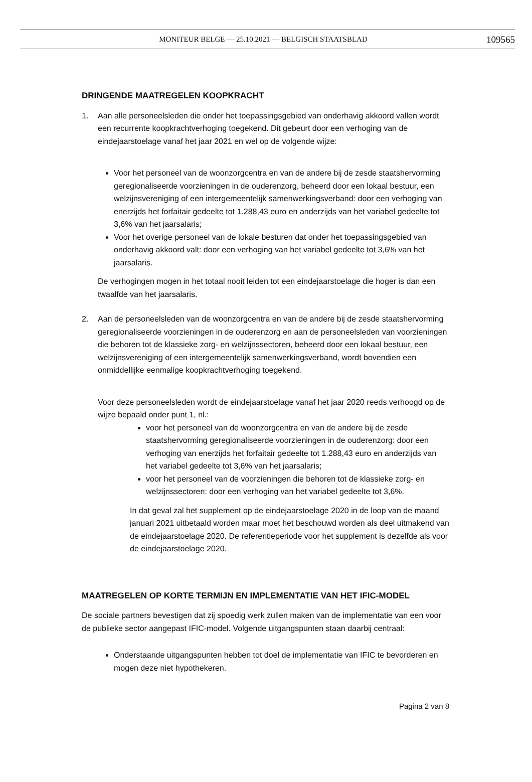MONITEUR BELGE — 25.10.2021 — BELGISCH STAATSBLAD 109565
DRINGENDE MAATREGELEN KOOPKRACHT
1. Aan alle personeelsleden die onder het toepassingsgebied van onderhavig akkoord vallen wordt een recurrente koopkrachtverhoging toegekend. Dit gebeurt door een verhoging van de eindejaarstoelage vanaf het jaar 2021 en wel op de volgende wijze:
Voor het personeel van de woonzorgcentra en van de andere bij de zesde staatshervorming geregionaliseerde voorzieningen in de ouderenzorg, beheerd door een lokaal bestuur, een welzijnsvereniging of een intergemeentelijk samenwerkingsverband: door een verhoging van enerzijds het forfaitair gedeelte tot 1.288,43 euro en anderzijds van het variabel gedeelte tot 3,6% van het jaarsalaris;
Voor het overige personeel van de lokale besturen dat onder het toepassingsgebied van onderhavig akkoord valt: door een verhoging van het variabel gedeelte tot 3,6% van het jaarsalaris.
De verhogingen mogen in het totaal nooit leiden tot een eindejaarstoelage die hoger is dan een twaalfde van het jaarsalaris.
2. Aan de personeelsleden van de woonzorgcentra en van de andere bij de zesde staatshervorming geregionaliseerde voorzieningen in de ouderenzorg en aan de personeelsleden van voorzieningen die behoren tot de klassieke zorg- en welzijnssectoren, beheerd door een lokaal bestuur, een welzijnsvereniging of een intergemeentelijk samenwerkingsverband, wordt bovendien een onmiddellijke eenmalige koopkrachtverhoging toegekend.
Voor deze personeelsleden wordt de eindejaarstoelage vanaf het jaar 2020 reeds verhoogd op de wijze bepaald onder punt 1, nl.:
voor het personeel van de woonzorgcentra en van de andere bij de zesde staatshervorming geregionaliseerde voorzieningen in de ouderenzorg: door een verhoging van enerzijds het forfaitair gedeelte tot 1.288,43 euro en anderzijds van het variabel gedeelte tot 3,6% van het jaarsalaris;
voor het personeel van de voorzieningen die behoren tot de klassieke zorg- en welzijnssectoren: door een verhoging van het variabel gedeelte tot 3,6%.
In dat geval zal het supplement op de eindejaarstoelage 2020 in de loop van de maand januari 2021 uitbetaald worden maar moet het beschouwd worden als deel uitmakend van de eindejaarstoelage 2020. De referentieperiode voor het supplement is dezelfde als voor de eindejaarstoelage 2020.
MAATREGELEN OP KORTE TERMIJN EN IMPLEMENTATIE VAN HET IFIC-MODEL
De sociale partners bevestigen dat zij spoedig werk zullen maken van de implementatie van een voor de publieke sector aangepast IFIC-model. Volgende uitgangspunten staan daarbij centraal:
Onderstaande uitgangspunten hebben tot doel de implementatie van IFIC te bevorderen en mogen deze niet hypothekeren.
Pagina 2 van 8